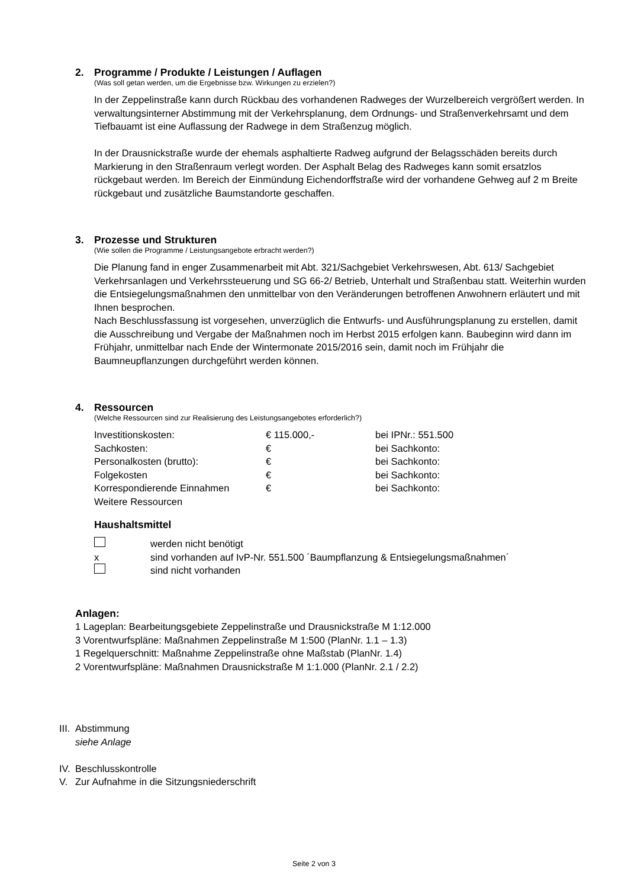2. Programme / Produkte / Leistungen / Auflagen
(Was soll getan werden, um die Ergebnisse bzw. Wirkungen zu erzielen?)
In der Zeppelinstraße kann durch Rückbau des vorhandenen Radweges der Wurzelbereich vergrößert werden. In verwaltungsinterner Abstimmung mit der Verkehrsplanung, dem Ordnungs- und Straßenverkehrsamt und dem Tiefbauamt ist eine Auflassung der Radwege in dem Straßenzug möglich.
In der Drausnickstraße wurde der ehemals asphaltierte Radweg aufgrund der Belagsschäden bereits durch Markierung in den Straßenraum verlegt worden. Der Asphalt Belag des Radweges kann somit ersatzlos rückgebaut werden. Im Bereich der Einmündung Eichendorffstraße wird der vorhandene Gehweg auf 2 m Breite rückgebaut und zusätzliche Baumstandorte geschaffen.
3. Prozesse und Strukturen
(Wie sollen die Programme / Leistungsangebote erbracht werden?)
Die Planung fand in enger Zusammenarbeit mit Abt. 321/Sachgebiet Verkehrswesen, Abt. 613/ Sachgebiet Verkehrsanlagen und Verkehrssteuerung und SG 66-2/ Betrieb, Unterhalt und Straßenbau statt. Weiterhin wurden die Entsiegelungsmaßnahmen den unmittelbar von den Veränderungen betroffenen Anwohnern erläutert und mit Ihnen besprochen.
Nach Beschlussfassung ist vorgesehen, unverzüglich die Entwurfs- und Ausführungsplanung zu erstellen, damit die Ausschreibung und Vergabe der Maßnahmen noch im Herbst 2015 erfolgen kann. Baubeginn wird dann im Frühjahr, unmittelbar nach Ende der Wintermonate 2015/2016 sein, damit noch im Frühjahr die Baumneupflanzungen durchgeführt werden können.
4. Ressourcen
(Welche Ressourcen sind zur Realisierung des Leistungsangebotes erforderlich?)
| Investitionskosten: | € 115.000,- | bei IPNr.: 551.500 |
| Sachkosten: | € | bei Sachkonto: |
| Personalkosten (brutto): | € | bei Sachkonto: |
| Folgekosten | € | bei Sachkonto: |
| Korrespondierende Einnahmen | € | bei Sachkonto: |
| Weitere Ressourcen | | |
Haushaltsmittel
| | werden nicht benötigt |
| x | sind vorhanden auf IvP-Nr. 551.500 ´Baumpflanzung & Entsiegelungsmaßnahmen´ |
| | sind nicht vorhanden |
Anlagen:
1 Lageplan: Bearbeitungsgebiete Zeppelinstraße und Drausnickstraße M 1:12.000
3 Vorentwurfspläne: Maßnahmen Zeppelinstraße M 1:500 (PlanNr. 1.1 – 1.3)
1 Regelquerschnitt: Maßnahme Zeppelinstraße ohne Maßstab (PlanNr. 1.4)
2 Vorentwurfspläne: Maßnahmen Drausnickstraße M 1:1.000 (PlanNr. 2.1 / 2.2)
III. Abstimmung
siehe Anlage
IV. Beschlusskontrolle
V. Zur Aufnahme in die Sitzungsniederschrift
Seite 2 von 3